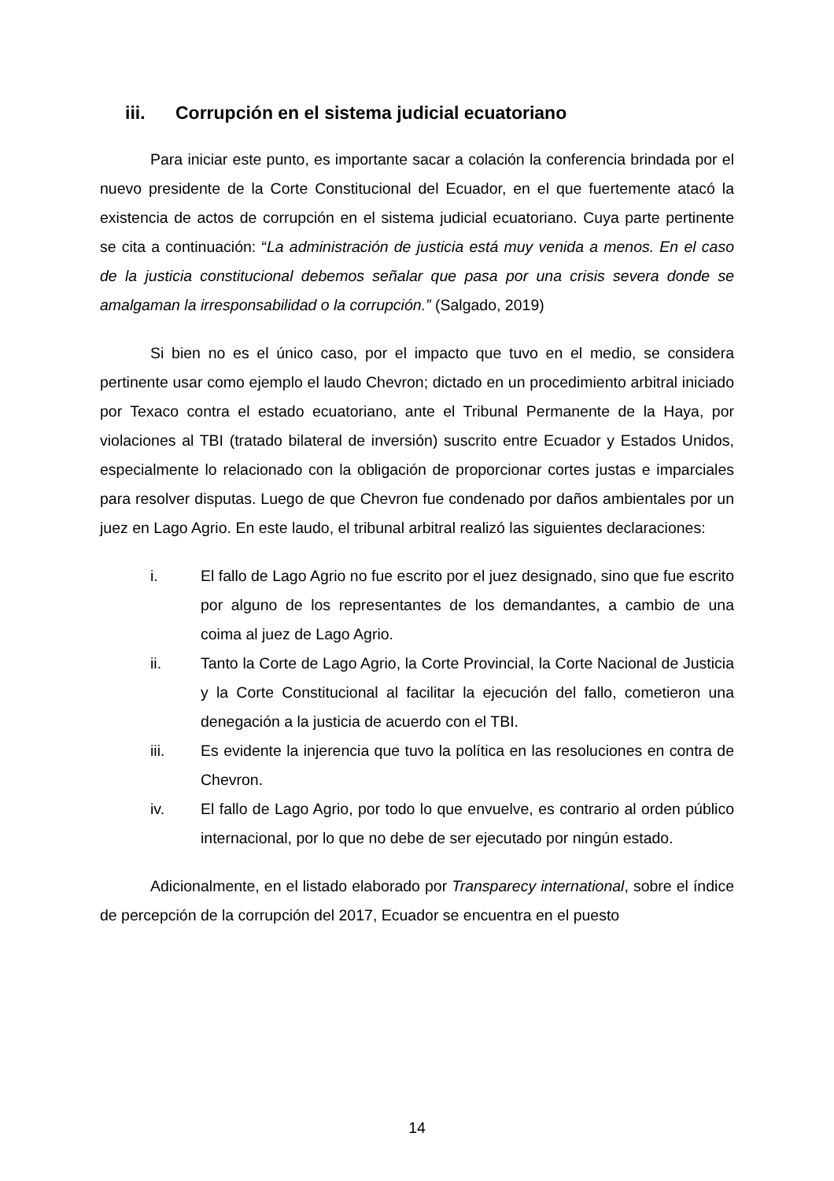iii. Corrupción en el sistema judicial ecuatoriano
Para iniciar este punto, es importante sacar a colación la conferencia brindada por el nuevo presidente de la Corte Constitucional del Ecuador, en el que fuertemente atacó la existencia de actos de corrupción en el sistema judicial ecuatoriano. Cuya parte pertinente se cita a continuación: “La administración de justicia está muy venida a menos. En el caso de la justicia constitucional debemos señalar que pasa por una crisis severa donde se amalgaman la irresponsabilidad o la corrupción.” (Salgado, 2019)
Si bien no es el único caso, por el impacto que tuvo en el medio, se considera pertinente usar como ejemplo el laudo Chevron; dictado en un procedimiento arbitral iniciado por Texaco contra el estado ecuatoriano, ante el Tribunal Permanente de la Haya, por violaciones al TBI (tratado bilateral de inversión) suscrito entre Ecuador y Estados Unidos, especialmente lo relacionado con la obligación de proporcionar cortes justas e imparciales para resolver disputas. Luego de que Chevron fue condenado por daños ambientales por un juez en Lago Agrio. En este laudo, el tribunal arbitral realizó las siguientes declaraciones:
i. El fallo de Lago Agrio no fue escrito por el juez designado, sino que fue escrito por alguno de los representantes de los demandantes, a cambio de una coima al juez de Lago Agrio.
ii. Tanto la Corte de Lago Agrio, la Corte Provincial, la Corte Nacional de Justicia y la Corte Constitucional al facilitar la ejecución del fallo, cometieron una denegación a la justicia de acuerdo con el TBI.
iii. Es evidente la injerencia que tuvo la política en las resoluciones en contra de Chevron.
iv. El fallo de Lago Agrio, por todo lo que envuelve, es contrario al orden público internacional, por lo que no debe de ser ejecutado por ningún estado.
Adicionalmente, en el listado elaborado por Transparecy international, sobre el índice de percepción de la corrupción del 2017, Ecuador se encuentra en el puesto
14